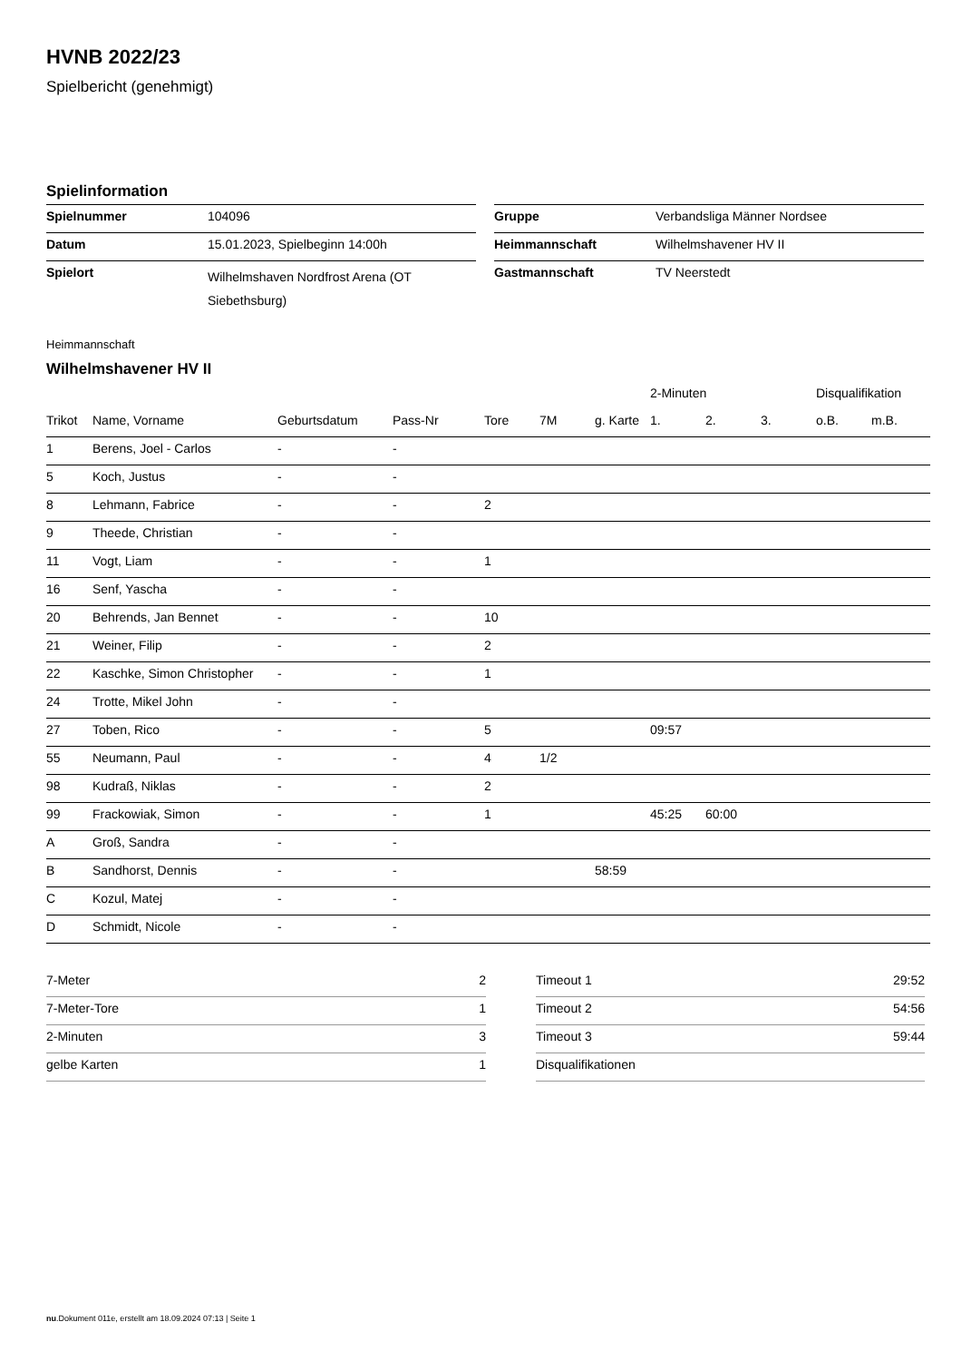HVNB 2022/23
Spielbericht (genehmigt)
Spielinformation
| Spielnummer | 104096 |
| Datum | 15.01.2023, Spielbeginn 14:00h |
| Spielort | Wilhelmshaven Nordfrost Arena (OT Siebethsburg) |
| Gruppe | Verbandsliga Männer Nordsee |
| Heimmannschaft | Wilhelmshavener HV II |
| Gastmannschaft | TV Neerstedt |
Heimmannschaft
Wilhelmshavener HV II
| | | | | | | | 2-Minuten | | | Disqualifikation | |
| --- | --- | --- | --- | --- | --- | --- | --- | --- | --- | --- | --- |
| Trikot | Name, Vorname | Geburtsdatum | Pass-Nr | Tore | 7M | g. Karte | 1. | 2. | 3. | o.B. | m.B. |
| 1 | Berens, Joel - Carlos | - | - | | | | | | | | |
| 5 | Koch, Justus | - | - | | | | | | | | |
| 8 | Lehmann, Fabrice | - | - | 2 | | | | | | | |
| 9 | Theede, Christian | - | - | | | | | | | | |
| 11 | Vogt, Liam | - | - | 1 | | | | | | | |
| 16 | Senf, Yascha | - | - | | | | | | | | |
| 20 | Behrends, Jan Bennet | - | - | 10 | | | | | | | |
| 21 | Weiner, Filip | - | - | 2 | | | | | | | |
| 22 | Kaschke, Simon Christopher | - | - | 1 | | | | | | | |
| 24 | Trotte, Mikel John | - | - | | | | | | | | |
| 27 | Toben, Rico | - | - | 5 | | | 09:57 | | | | |
| 55 | Neumann, Paul | - | - | 4 | 1/2 | | | | | | |
| 98 | Kudraß, Niklas | - | - | 2 | | | | | | | |
| 99 | Frackowiak, Simon | - | - | 1 | | | 45:25 | 60:00 | | | |
| A | Groß, Sandra | - | - | | | | | | | | |
| B | Sandhorst, Dennis | - | - | | | 58:59 | | | | | |
| C | Kozul, Matej | - | - | | | | | | | | |
| D | Schmidt, Nicole | - | - | | | | | | | | |
| 7-Meter | 2 |
| 7-Meter-Tore | 1 |
| 2-Minuten | 3 |
| gelbe Karten | 1 |
| Timeout 1 | 29:52 |
| Timeout 2 | 54:56 |
| Timeout 3 | 59:44 |
| Disqualifikationen | |
nu.Dokument 011e, erstellt am 18.09.2024 07:13 | Seite 1